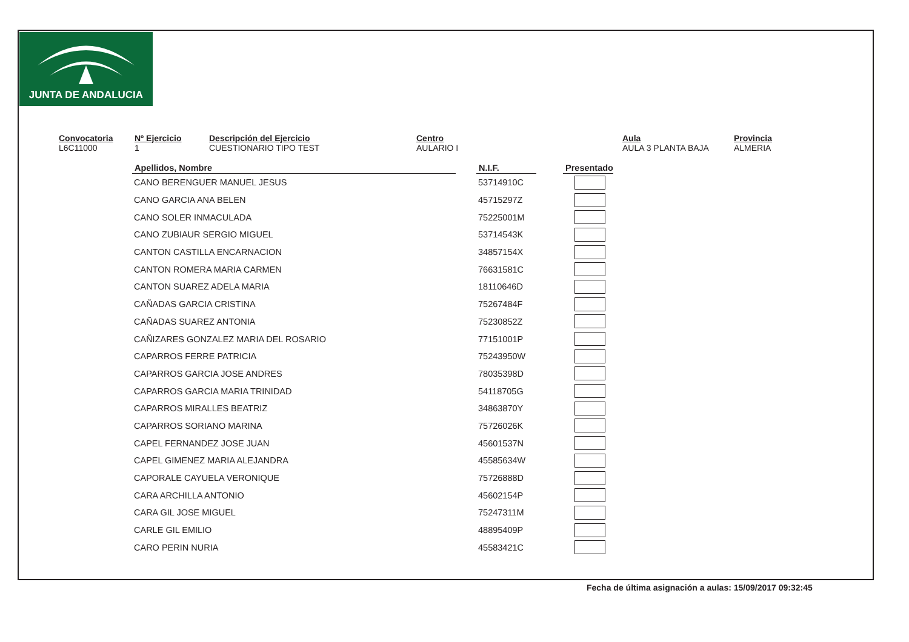JUNTA DE ANDALUCIA
Convocatoria
L6C11000
Nº Ejercicio
1
Descripción del Ejercicio
CUESTIONARIO TIPO TEST
Centro
AULARIO I
Aula
AULA 3 PLANTA BAJA
Provincia
ALMERIA
| Apellidos, Nombre | | N.I.F. | | Presentado |
| --- | --- | --- | --- | --- |
| CANO BERENGUER MANUEL JESUS | | 53714910C | | |
| CANO GARCIA ANA BELEN | | 45715297Z | | |
| CANO SOLER INMACULADA | | 75225001M | | |
| CANO ZUBIAUR SERGIO MIGUEL | | 53714543K | | |
| CANTON CASTILLA ENCARNACION | | 34857154X | | |
| CANTON ROMERA MARIA CARMEN | | 76631581C | | |
| CANTON SUAREZ ADELA MARIA | | 18110646D | | |
| CAÑADAS GARCIA CRISTINA | | 75267484F | | |
| CAÑADAS SUAREZ ANTONIA | | 75230852Z | | |
| CAÑIZARES GONZALEZ MARIA DEL ROSARIO | | 77151001P | | |
| CAPARROS FERRE PATRICIA | | 75243950W | | |
| CAPARROS GARCIA JOSE ANDRES | | 78035398D | | |
| CAPARROS GARCIA MARIA TRINIDAD | | 54118705G | | |
| CAPARROS MIRALLES BEATRIZ | | 34863870Y | | |
| CAPARROS SORIANO MARINA | | 75726026K | | |
| CAPEL FERNANDEZ JOSE JUAN | | 45601537N | | |
| CAPEL GIMENEZ MARIA ALEJANDRA | | 45585634W | | |
| CAPORALE CAYUELA VERONIQUE | | 75726888D | | |
| CARA ARCHILLA ANTONIO | | 45602154P | | |
| CARA GIL JOSE MIGUEL | | 75247311M | | |
| CARLE GIL EMILIO | | 48895409P | | |
| CARO PERIN NURIA | | 45583421C | | |
Fecha de última asignación a aulas: 15/09/2017 09:32:45